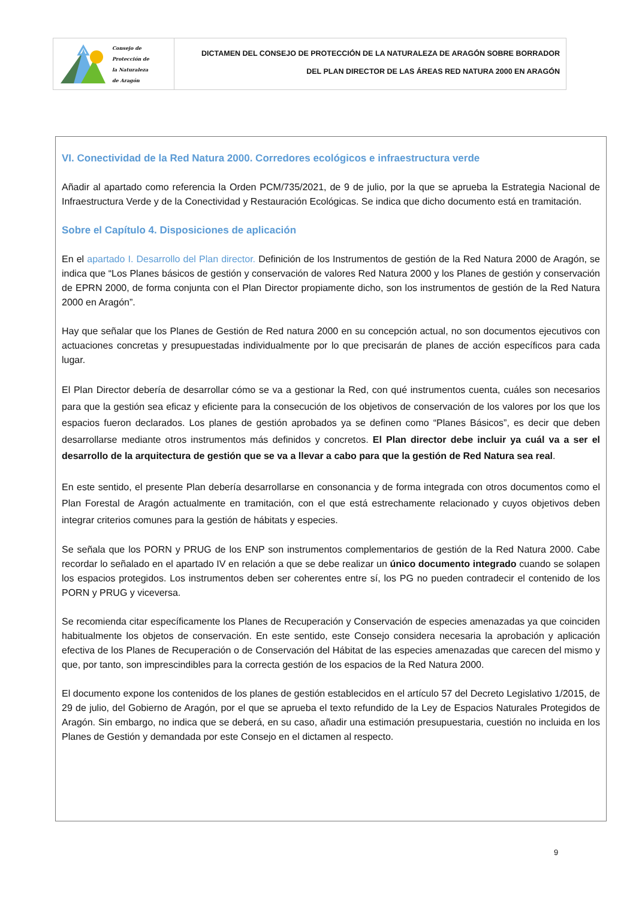Consejo de
Protección de
la Naturaleza
de Aragón
DICTAMEN DEL CONSEJO DE PROTECCIÓN DE LA NATURALEZA DE ARAGÓN SOBRE BORRADOR
DEL PLAN DIRECTOR DE LAS ÁREAS RED NATURA 2000 EN ARAGÓN
VI. Conectividad de la Red Natura 2000. Corredores ecológicos e infraestructura verde
Añadir al apartado como referencia la Orden PCM/735/2021, de 9 de julio, por la que se aprueba la Estrategia Nacional de Infraestructura Verde y de la Conectividad y Restauración Ecológicas. Se indica que dicho documento está en tramitación.
Sobre el Capítulo 4. Disposiciones de aplicación
En el apartado I. Desarrollo del Plan director. Definición de los Instrumentos de gestión de la Red Natura 2000 de Aragón, se indica que “Los Planes básicos de gestión y conservación de valores Red Natura 2000 y los Planes de gestión y conservación de EPRN 2000, de forma conjunta con el Plan Director propiamente dicho, son los instrumentos de gestión de la Red Natura 2000 en Aragón”.
Hay que señalar que los Planes de Gestión de Red natura 2000 en su concepción actual, no son documentos ejecutivos con actuaciones concretas y presupuestadas individualmente por lo que precisarán de planes de acción específicos para cada lugar.
El Plan Director debería de desarrollar cómo se va a gestionar la Red, con qué instrumentos cuenta, cuáles son necesarios para que la gestión sea eficaz y eficiente para la consecución de los objetivos de conservación de los valores por los que los espacios fueron declarados. Los planes de gestión aprobados ya se definen como “Planes Básicos”, es decir que deben desarrollarse mediante otros instrumentos más definidos y concretos. El Plan director debe incluir ya cuál va a ser el desarrollo de la arquitectura de gestión que se va a llevar a cabo para que la gestión de Red Natura sea real.
En este sentido, el presente Plan debería desarrollarse en consonancia y de forma integrada con otros documentos como el Plan Forestal de Aragón actualmente en tramitación, con el que está estrechamente relacionado y cuyos objetivos deben integrar criterios comunes para la gestión de hábitats y especies.
Se señala que los PORN y PRUG de los ENP son instrumentos complementarios de gestión de la Red Natura 2000. Cabe recordar lo señalado en el apartado IV en relación a que se debe realizar un único documento integrado cuando se solapen los espacios protegidos. Los instrumentos deben ser coherentes entre sí, los PG no pueden contradecir el contenido de los PORN y PRUG y viceversa.
Se recomienda citar específicamente los Planes de Recuperación y Conservación de especies amenazadas ya que coinciden habitualmente los objetos de conservación. En este sentido, este Consejo considera necesaria la aprobación y aplicación efectiva de los Planes de Recuperación o de Conservación del Hábitat de las especies amenazadas que carecen del mismo y que, por tanto, son imprescindibles para la correcta gestión de los espacios de la Red Natura 2000.
El documento expone los contenidos de los planes de gestión establecidos en el artículo 57 del Decreto Legislativo 1/2015, de 29 de julio, del Gobierno de Aragón, por el que se aprueba el texto refundido de la Ley de Espacios Naturales Protegidos de Aragón. Sin embargo, no indica que se deberá, en su caso, añadir una estimación presupuestaria, cuestión no incluida en los Planes de Gestión y demandada por este Consejo en el dictamen al respecto.
9